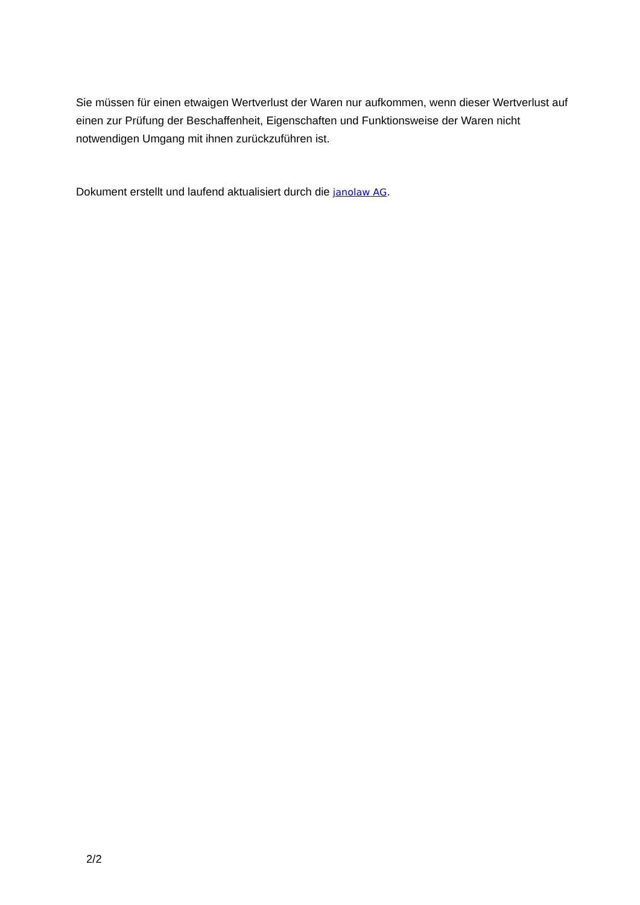Sie müssen für einen etwaigen Wertverlust der Waren nur aufkommen, wenn dieser Wertverlust auf einen zur Prüfung der Beschaffenheit, Eigenschaften und Funktionsweise der Waren nicht notwendigen Umgang mit ihnen zurückzuführen ist.
Dokument erstellt und laufend aktualisiert durch die janolaw AG.
2/2